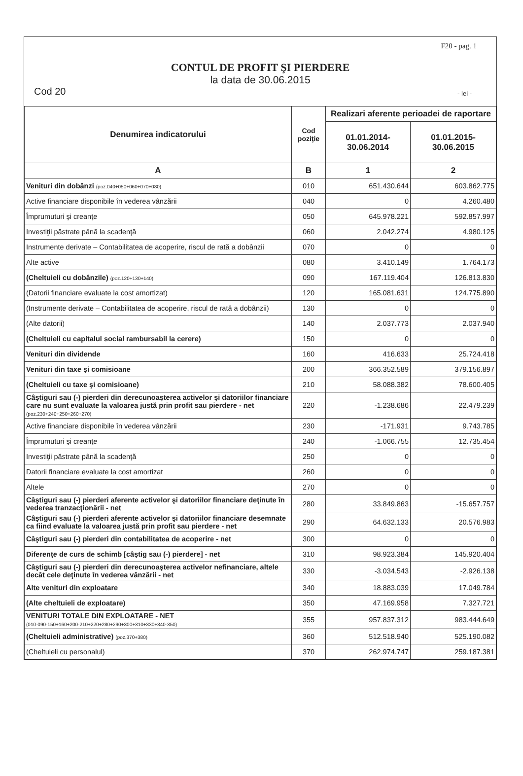F20 - pag. 1
CONTUL DE PROFIT ŞI PIERDERE
la data de 30.06.2015
Cod 20 - lei -
| Denumirea indicatorului | Cod poziţie | Realizari aferente perioadei de raportare | |
| --- | --- | --- | --- |
| | | 01.01.2014- 30.06.2014 | 01.01.2015- 30.06.2015 |
| A | B | 1 | 2 |
| Venituri din dobânzi (poz.040+050+060+070+080) | 010 | 651.430.644 | 603.862.775 |
| Active financiare disponibile în vederea vânzării | 040 | 0 | 4.260.480 |
| Împrumuturi şi creanţe | 050 | 645.978.221 | 592.857.997 |
| Investiţii păstrate până la scadenţă | 060 | 2.042.274 | 4.980.125 |
| Instrumente derivate – Contabilitatea de acoperire, riscul de rată a dobânzii | 070 | 0 | 0 |
| Alte active | 080 | 3.410.149 | 1.764.173 |
| (Cheltuieli cu dobânzile) (poz.120+130+140) | 090 | 167.119.404 | 126.813.830 |
| (Datorii financiare evaluate la cost amortizat) | 120 | 165.081.631 | 124.775.890 |
| (Instrumente derivate – Contabilitatea de acoperire, riscul de rată a dobânzii) | 130 | 0 | 0 |
| (Alte datorii) | 140 | 2.037.773 | 2.037.940 |
| (Cheltuieli cu capitalul social rambursabil la cerere) | 150 | 0 | 0 |
| Venituri din dividende | 160 | 416.633 | 25.724.418 |
| Venituri din taxe şi comisioane | 200 | 366.352.589 | 379.156.897 |
| (Cheltuieli cu taxe şi comisioane) | 210 | 58.088.382 | 78.600.405 |
| Câştiguri sau (-) pierderi din derecunoaşterea activelor şi datoriilor financiare care nu sunt evaluate la valoarea justă prin profit sau pierdere - net (poz.230+240+250+260+270) | 220 | -1.238.686 | 22.479.239 |
| Active financiare disponibile în vederea vânzării | 230 | -171.931 | 9.743.785 |
| Împrumuturi şi creanţe | 240 | -1.066.755 | 12.735.454 |
| Investiţii păstrate până la scadenţă | 250 | 0 | 0 |
| Datorii financiare evaluate la cost amortizat | 260 | 0 | 0 |
| Altele | 270 | 0 | 0 |
| Câştiguri sau (-) pierderi aferente activelor şi datoriilor financiare deţinute în vederea tranzacţionării - net | 280 | 33.849.863 | -15.657.757 |
| Câştiguri sau (-) pierderi aferente activelor şi datoriilor financiare desemnate ca fiind evaluate la valoarea justă prin profit sau pierdere - net | 290 | 64.632.133 | 20.576.983 |
| Câştiguri sau (-) pierderi din contabilitatea de acoperire - net | 300 | 0 | 0 |
| Diferenţe de curs de schimb [câştig sau (-) pierdere] - net | 310 | 98.923.384 | 145.920.404 |
| Câştiguri sau (-) pierderi din derecunoaşterea activelor nefinanciare, altele decât cele deţinute în vederea vânzării - net | 330 | -3.034.543 | -2.926.138 |
| Alte venituri din exploatare | 340 | 18.883.039 | 17.049.784 |
| (Alte cheltuieli de exploatare) | 350 | 47.169.958 | 7.327.721 |
| VENITURI TOTALE DIN EXPLOATARE - NET (010-090-150+160+200-210+220+280+290+300+310+330+340-350) | 355 | 957.837.312 | 983.444.649 |
| (Cheltuieli administrative) (poz.370+380) | 360 | 512.518.940 | 525.190.082 |
| (Cheltuieli cu personalul) | 370 | 262.974.747 | 259.187.381 |